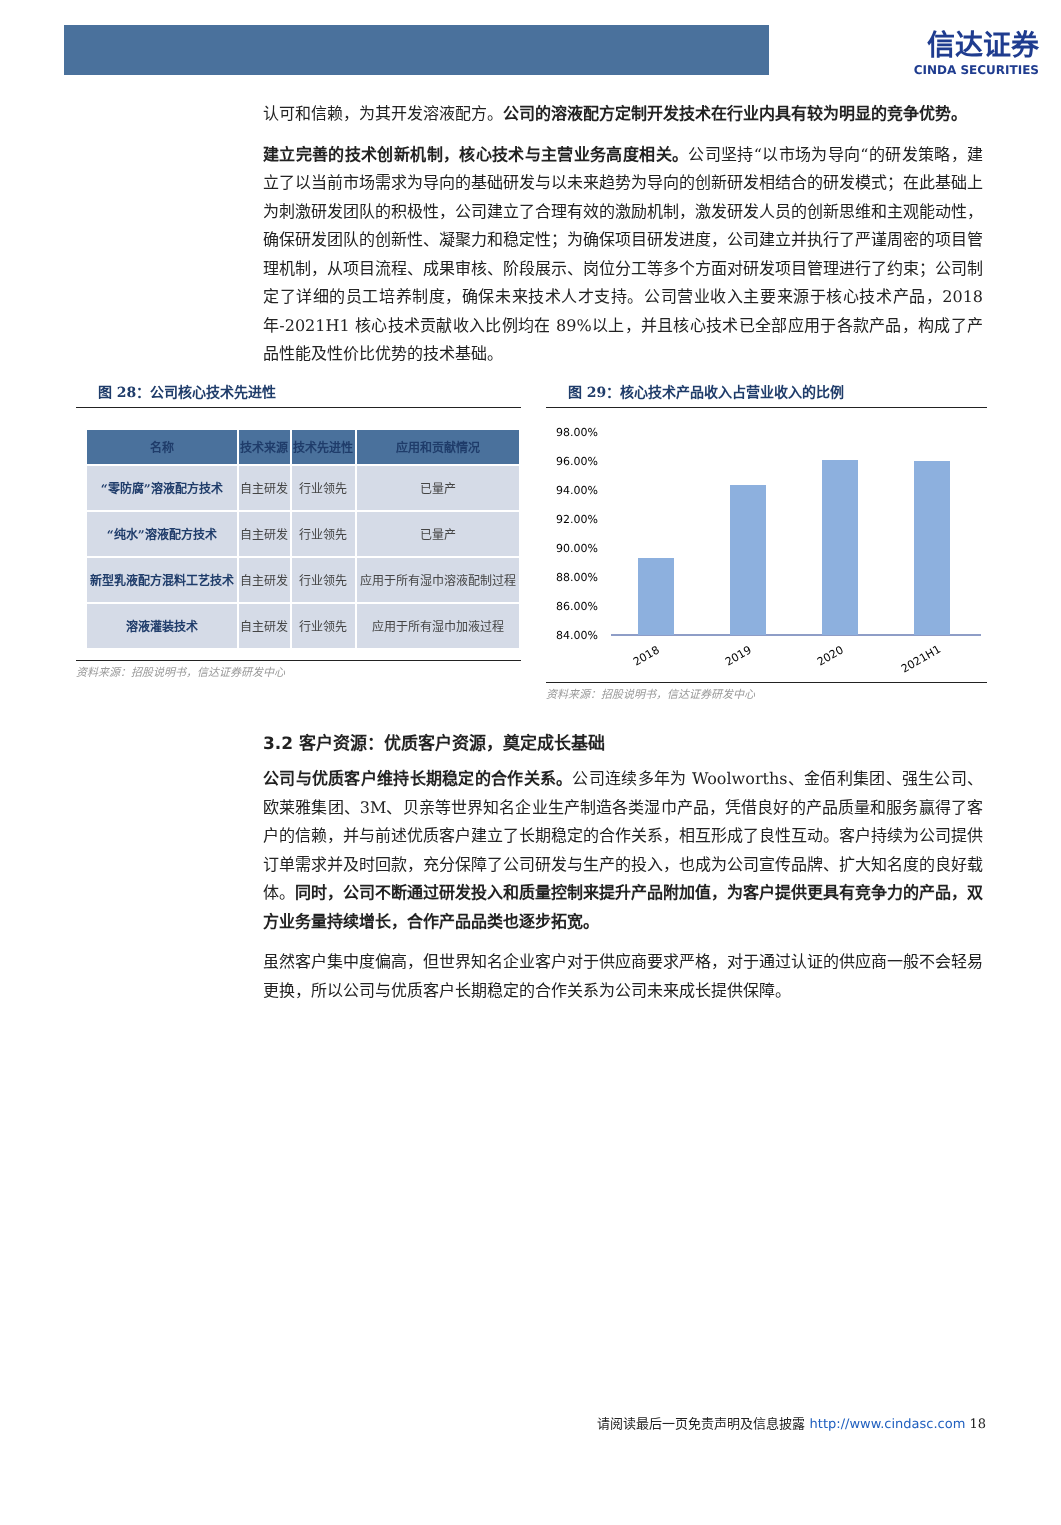信达证券
CINDA SECURITIES
认可和信赖，为其开发溶液配方。公司的溶液配方定制开发技术在行业内具有较为明显的竞争优势。
建立完善的技术创新机制，核心技术与主营业务高度相关。公司坚持“以市场为导向“的研发策略，建立了以当前市场需求为导向的基础研发与以未来趋势为导向的创新研发相结合的研发模式；在此基础上为刺激研发团队的积极性，公司建立了合理有效的激励机制，激发研发人员的创新思维和主观能动性，确保研发团队的创新性、凝聚力和稳定性；为确保项目研发进度，公司建立并执行了严谨周密的项目管理机制，从项目流程、成果审核、阶段展示、岗位分工等多个方面对研发项目管理进行了约束；公司制定了详细的员工培养制度，确保未来技术人才支持。公司营业收入主要来源于核心技术产品，2018 年-2021H1 核心技术贡献收入比例均在 89%以上，并且核心技术已全部应用于各款产品，构成了产品性能及性价比优势的技术基础。
图 28：公司核心技术先进性
| 名称 | 技术来源 | 技术先进性 | 应用和贡献情况 |
| --- | --- | --- | --- |
| “零防腐”溶液配方技术 | 自主研发 | 行业领先 | 已量产 |
| “纯水”溶液配方技术 | 自主研发 | 行业领先 | 已量产 |
| 新型乳液配方混料工艺技术 | 自主研发 | 行业领先 | 应用于所有湿巾溶液配制过程 |
| 溶液灌装技术 | 自主研发 | 行业领先 | 应用于所有湿巾加液过程 |
资料来源：招股说明书，信达证券研发中心
图 29：核心技术产品收入占营业收入的比例
98.00%
96.00%
94.00%
92.00%
90.00%
88.00%
86.00%
84.00%
2018
2019
2020
2021H1
资料来源：招股说明书，信达证券研发中心
3.2 客户资源：优质客户资源，奠定成长基础
公司与优质客户维持长期稳定的合作关系。公司连续多年为 Woolworths、金佰利集团、强生公司、欧莱雅集团、3M、贝亲等世界知名企业生产制造各类湿巾产品，凭借良好的产品质量和服务赢得了客户的信赖，并与前述优质客户建立了长期稳定的合作关系，相互形成了良性互动。客户持续为公司提供订单需求并及时回款，充分保障了公司研发与生产的投入，也成为公司宣传品牌、扩大知名度的良好载体。同时，公司不断通过研发投入和质量控制来提升产品附加值，为客户提供更具有竞争力的产品，双方业务量持续增长，合作产品品类也逐步拓宽。
虽然客户集中度偏高，但世界知名企业客户对于供应商要求严格，对于通过认证的供应商一般不会轻易更换，所以公司与优质客户长期稳定的合作关系为公司未来成长提供保障。
请阅读最后一页免责声明及信息披露 http://www.cindasc.com 18